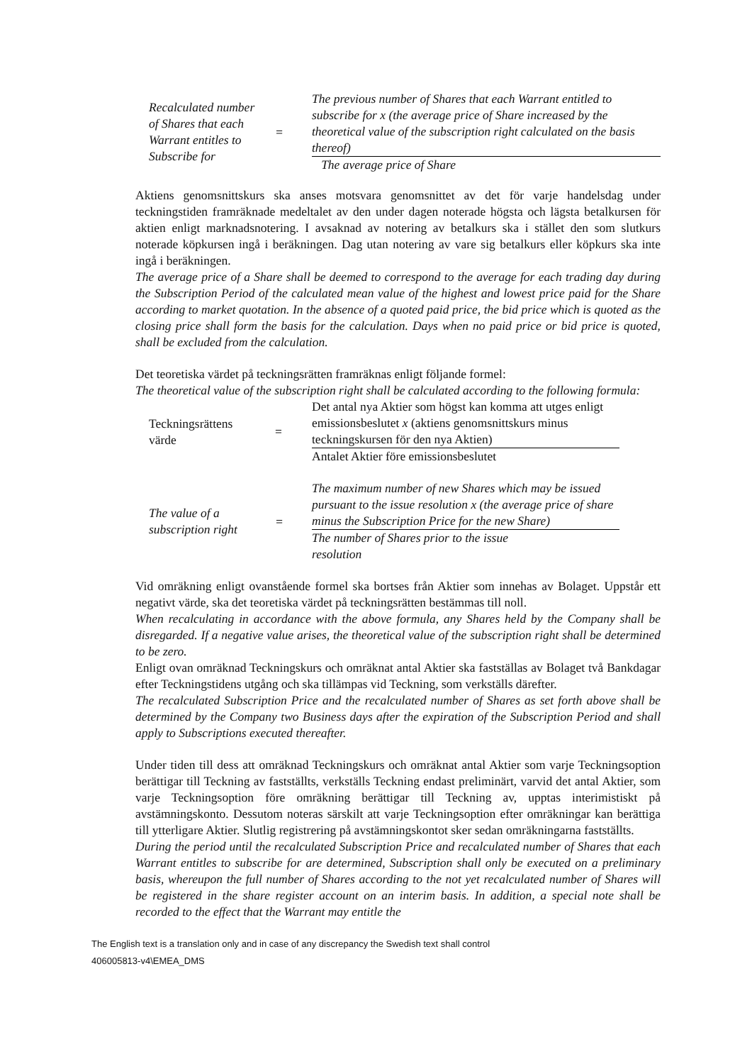| Recalculated number of Shares that each Warrant entitles to Subscribe for | = | The previous number of Shares that each Warrant entitled to subscribe for x (the average price of Share increased by the theoretical value of the subscription right calculated on the basis thereof) |
| | | The average price of Share |
Aktiens genomsnittskurs ska anses motsvara genomsnittet av det för varje handelsdag under teckningstiden framräknade medeltalet av den under dagen noterade högsta och lägsta betalkursen för aktien enligt marknadsnotering. I avsaknad av notering av betalkurs ska i stället den som slutkurs noterade köpkursen ingå i beräkningen. Dag utan notering av vare sig betalkurs eller köpkurs ska inte ingå i beräkningen.
The average price of a Share shall be deemed to correspond to the average for each trading day during the Subscription Period of the calculated mean value of the highest and lowest price paid for the Share according to market quotation. In the absence of a quoted paid price, the bid price which is quoted as the closing price shall form the basis for the calculation. Days when no paid price or bid price is quoted, shall be excluded from the calculation.
Det teoretiska värdet på teckningsrätten framräknas enligt följande formel:
The theoretical value of the subscription right shall be calculated according to the following formula:
| Teckningsrättens värde | = | Det antal nya Aktier som högst kan komma att utges enligt emissionsbeslutet x (aktiens genomsnittskurs minus teckningskursen för den nya Aktien) |
| | | Antalet Aktier före emissionsbeslutet |
| The value of a subscription right | = | The maximum number of new Shares which may be issued pursuant to the issue resolution x (the average price of share minus the Subscription Price for the new Share) |
| | | The number of Shares prior to the issue resolution |
Vid omräkning enligt ovanstående formel ska bortses från Aktier som innehas av Bolaget. Uppstår ett negativt värde, ska det teoretiska värdet på teckningsrätten bestämmas till noll.
When recalculating in accordance with the above formula, any Shares held by the Company shall be disregarded. If a negative value arises, the theoretical value of the subscription right shall be determined to be zero.
Enligt ovan omräknad Teckningskurs och omräknat antal Aktier ska fastställas av Bolaget två Bankdagar efter Teckningstidens utgång och ska tillämpas vid Teckning, som verkställs därefter.
The recalculated Subscription Price and the recalculated number of Shares as set forth above shall be determined by the Company two Business days after the expiration of the Subscription Period and shall apply to Subscriptions executed thereafter.
Under tiden till dess att omräknad Teckningskurs och omräknat antal Aktier som varje Teckningsoption berättigar till Teckning av fastställts, verkställs Teckning endast preliminärt, varvid det antal Aktier, som varje Teckningsoption före omräkning berättigar till Teckning av, upptas interimistiskt på avstämningskonto. Dessutom noteras särskilt att varje Teckningsoption efter omräkningar kan berättiga till ytterligare Aktier. Slutlig registrering på avstämningskontot sker sedan omräkningarna fastställts.
During the period until the recalculated Subscription Price and recalculated number of Shares that each Warrant entitles to subscribe for are determined, Subscription shall only be executed on a preliminary basis, whereupon the full number of Shares according to the not yet recalculated number of Shares will be registered in the share register account on an interim basis. In addition, a special note shall be recorded to the effect that the Warrant may entitle the
The English text is a translation only and in case of any discrepancy the Swedish text shall control
406005813-v4\EMEA_DMS